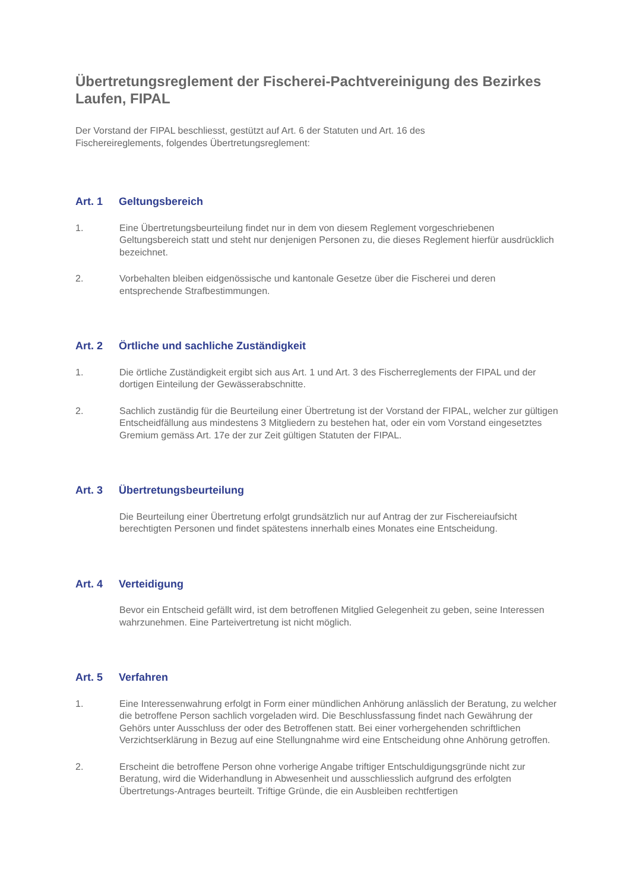Übertretungsreglement der Fischerei-Pachtvereinigung des Bezirkes Laufen, FIPAL
Der Vorstand der FIPAL beschliesst, gestützt auf Art. 6 der Statuten und Art. 16 des
Fischereireglements, folgendes Übertretungsreglement:
Art. 1 Geltungsbereich
1. Eine Übertretungsbeurteilung findet nur in dem von diesem Reglement vorgeschriebenen Geltungsbereich statt und steht nur denjenigen Personen zu, die dieses Reglement hierfür ausdrücklich bezeichnet.
2. Vorbehalten bleiben eidgenössische und kantonale Gesetze über die Fischerei und deren entsprechende Strafbestimmungen.
Art. 2 Örtliche und sachliche Zuständigkeit
1. Die örtliche Zuständigkeit ergibt sich aus Art. 1 und Art. 3 des Fischerreglements der FIPAL und der dortigen Einteilung der Gewässerabschnitte.
2. Sachlich zuständig für die Beurteilung einer Übertretung ist der Vorstand der FIPAL, welcher zur gültigen Entscheidfällung aus mindestens 3 Mitgliedern zu bestehen hat, oder ein vom Vorstand eingesetztes Gremium gemäss Art. 17e der zur Zeit gültigen Statuten der FIPAL.
Art. 3 Übertretungsbeurteilung
Die Beurteilung einer Übertretung erfolgt grundsätzlich nur auf Antrag der zur Fischereiaufsicht berechtigten Personen und findet spätestens innerhalb eines Monates eine Entscheidung.
Art. 4 Verteidigung
Bevor ein Entscheid gefällt wird, ist dem betroffenen Mitglied Gelegenheit zu geben, seine Interessen wahrzunehmen. Eine Parteivertretung ist nicht möglich.
Art. 5 Verfahren
1. Eine Interessenwahrung erfolgt in Form einer mündlichen Anhörung anlässlich der Beratung, zu welcher die betroffene Person sachlich vorgeladen wird. Die Beschlussfassung findet nach Gewährung der Gehörs unter Ausschluss der oder des Betroffenen statt. Bei einer vorhergehenden schriftlichen Verzichtserklärung in Bezug auf eine Stellungnahme wird eine Entscheidung ohne Anhörung getroffen.
2. Erscheint die betroffene Person ohne vorherige Angabe triftiger Entschuldigungsgründe nicht zur Beratung, wird die Widerhandlung in Abwesenheit und ausschliesslich aufgrund des erfolgten Übertretungs-Antrages beurteilt. Triftige Gründe, die ein Ausbleiben rechtfertigen